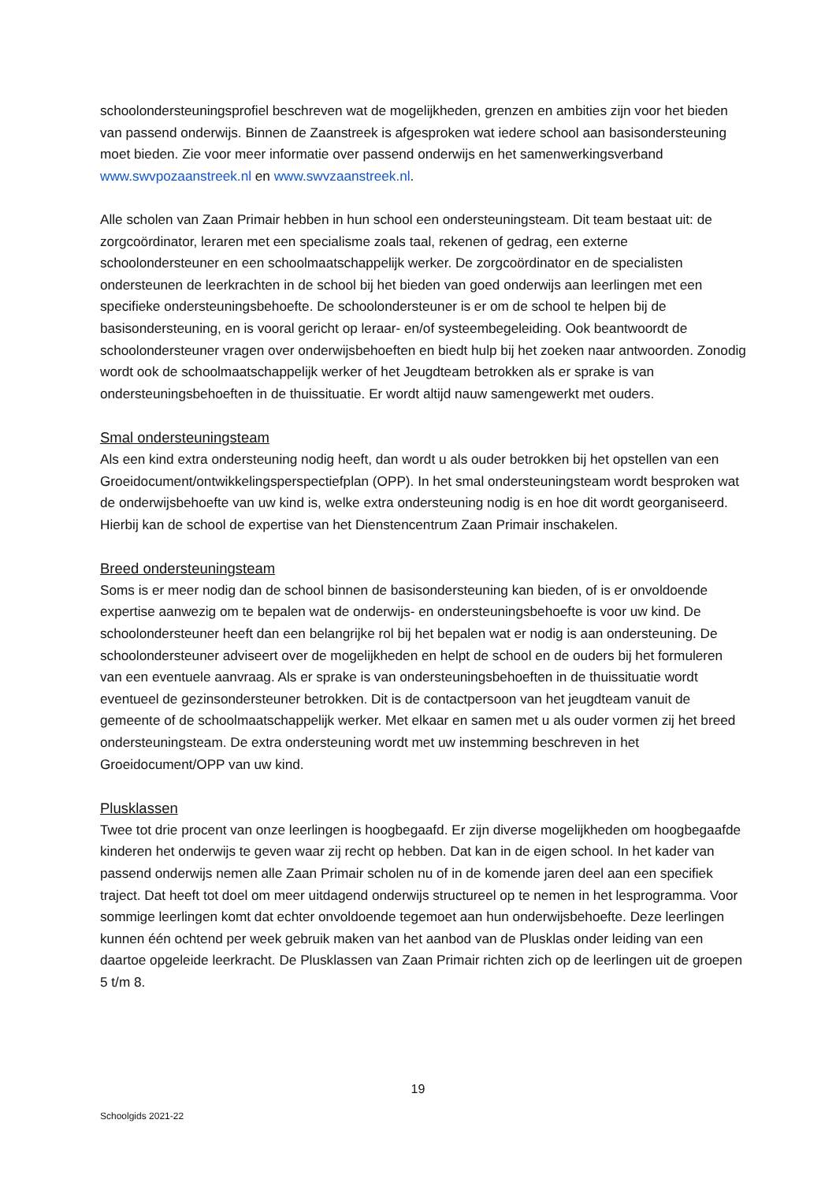schoolondersteuningsprofiel beschreven wat de mogelijkheden, grenzen en ambities zijn voor het bieden van passend onderwijs. Binnen de Zaanstreek is afgesproken wat iedere school aan basisondersteuning moet bieden. Zie voor meer informatie over passend onderwijs en het samenwerkingsverband www.swvpozaanstreek.nl en www.swvzaanstreek.nl.
Alle scholen van Zaan Primair hebben in hun school een ondersteuningsteam. Dit team bestaat uit: de zorgcoördinator, leraren met een specialisme zoals taal, rekenen of gedrag, een externe schoolondersteuner en een schoolmaatschappelijk werker. De zorgcoördinator en de specialisten ondersteunen de leerkrachten in de school bij het bieden van goed onderwijs aan leerlingen met een specifieke ondersteuningsbehoefte. De schoolondersteuner is er om de school te helpen bij de basisondersteuning, en is vooral gericht op leraar- en/of systeembegeleiding. Ook beantwoordt de schoolondersteuner vragen over onderwijsbehoeften en biedt hulp bij het zoeken naar antwoorden. Zonodig wordt ook de schoolmaatschappelijk werker of het Jeugdteam betrokken als er sprake is van ondersteuningsbehoeften in de thuissituatie. Er wordt altijd nauw samengewerkt met ouders.
Smal ondersteuningsteam
Als een kind extra ondersteuning nodig heeft, dan wordt u als ouder betrokken bij het opstellen van een Groeidocument/ontwikkelingsperspectiefplan (OPP). In het smal ondersteuningsteam wordt besproken wat de onderwijsbehoefte van uw kind is, welke extra ondersteuning nodig is en hoe dit wordt georganiseerd. Hierbij kan de school de expertise van het Dienstencentrum Zaan Primair inschakelen.
Breed ondersteuningsteam
Soms is er meer nodig dan de school binnen de basisondersteuning kan bieden, of is er onvoldoende expertise aanwezig om te bepalen wat de onderwijs- en ondersteuningsbehoefte is voor uw kind. De schoolondersteuner heeft dan een belangrijke rol bij het bepalen wat er nodig is aan ondersteuning. De schoolondersteuner adviseert over de mogelijkheden en helpt de school en de ouders bij het formuleren van een eventuele aanvraag. Als er sprake is van ondersteuningsbehoeften in de thuissituatie wordt eventueel de gezinsondersteuner betrokken. Dit is de contactpersoon van het jeugdteam vanuit de gemeente of de schoolmaatschappelijk werker. Met elkaar en samen met u als ouder vormen zij het breed ondersteuningsteam. De extra ondersteuning wordt met uw instemming beschreven in het Groeidocument/OPP van uw kind.
Plusklassen
Twee tot drie procent van onze leerlingen is hoogbegaafd. Er zijn diverse mogelijkheden om hoogbegaafde kinderen het onderwijs te geven waar zij recht op hebben. Dat kan in de eigen school. In het kader van passend onderwijs nemen alle Zaan Primair scholen nu of in de komende jaren deel aan een specifiek traject. Dat heeft tot doel om meer uitdagend onderwijs structureel op te nemen in het lesprogramma. Voor sommige leerlingen komt dat echter onvoldoende tegemoet aan hun onderwijsbehoefte. Deze leerlingen kunnen één ochtend per week gebruik maken van het aanbod van de Plusklas onder leiding van een daartoe opgeleide leerkracht. De Plusklassen van Zaan Primair richten zich op de leerlingen uit de groepen 5 t/m 8.
19
Schoolgids 2021-22